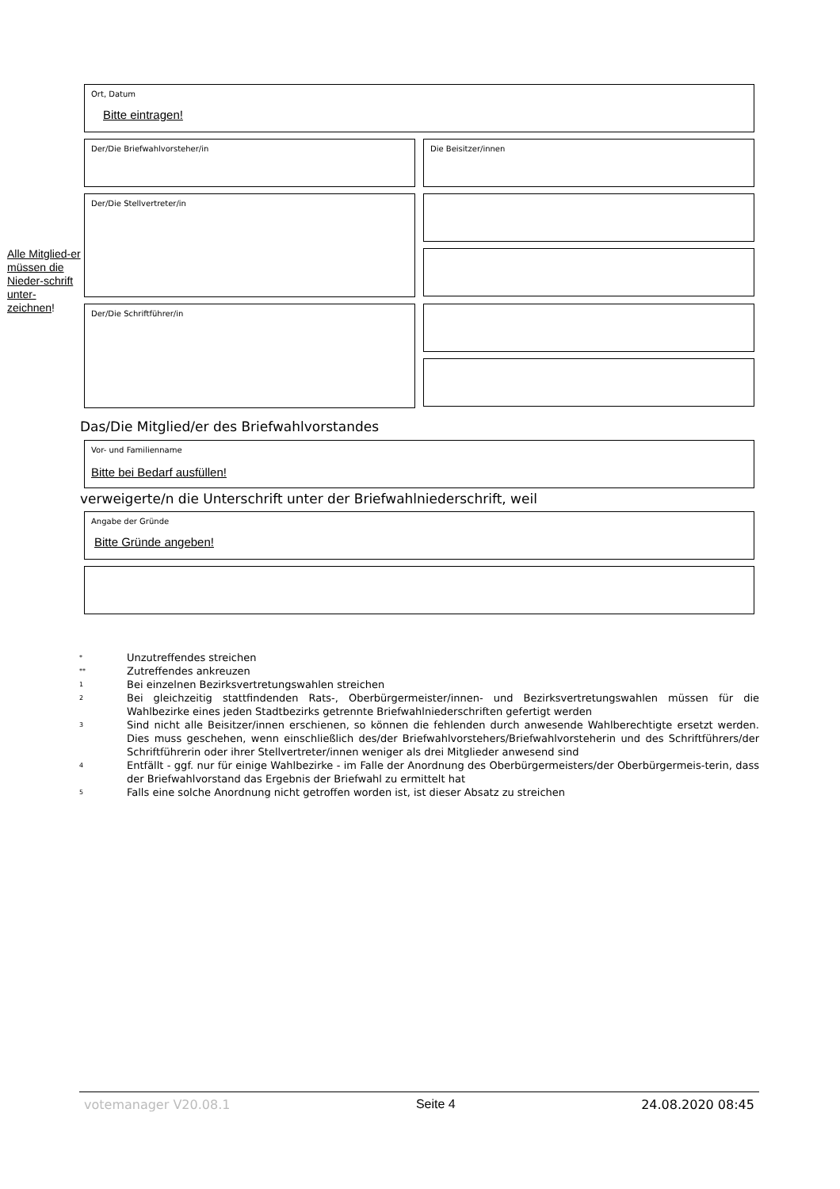Ort, Datum
Bitte eintragen!
Der/Die Briefwahlvorsteher/in Die Beisitzer/innen
Alle Mitglied-er müssen die Nieder-schrift unter-zeichnen!
Der/Die Stellvertreter/in
Der/Die Schriftführer/in
Das/Die Mitglied/er des Briefwahlvorstandes
Vor- und Familienname
Bitte bei Bedarf ausfüllen!
verweigerte/n die Unterschrift unter der Briefwahlniederschrift, weil
Angabe der Gründe
Bitte Gründe angeben!
* Unzutreffendes streichen
** Zutreffendes ankreuzen
1 Bei einzelnen Bezirksvertretungswahlen streichen
2 Bei gleichzeitig stattfindenden Rats-, Oberbürgermeister/innen- und Bezirksvertretungswahlen müssen für die Wahlbezirke eines jeden Stadtbezirks getrennte Briefwahlniederschriften gefertigt werden
3 Sind nicht alle Beisitzer/innen erschienen, so können die fehlenden durch anwesende Wahlberechtigte ersetzt werden. Dies muss geschehen, wenn einschließlich des/der Briefwahlvorstehers/Briefwahlvorsteherin und des Schriftführers/der Schriftführerin oder ihrer Stellvertreter/innen weniger als drei Mitglieder anwesend sind
4 Entfällt - ggf. nur für einige Wahlbezirke - im Falle der Anordnung des Oberbürgermeisters/der Oberbürgermeis-terin, dass der Briefwahlvorstand das Ergebnis der Briefwahl zu ermittelt hat
5 Falls eine solche Anordnung nicht getroffen worden ist, ist dieser Absatz zu streichen
votemanager V20.08.1 Seite 4 24.08.2020 08:45